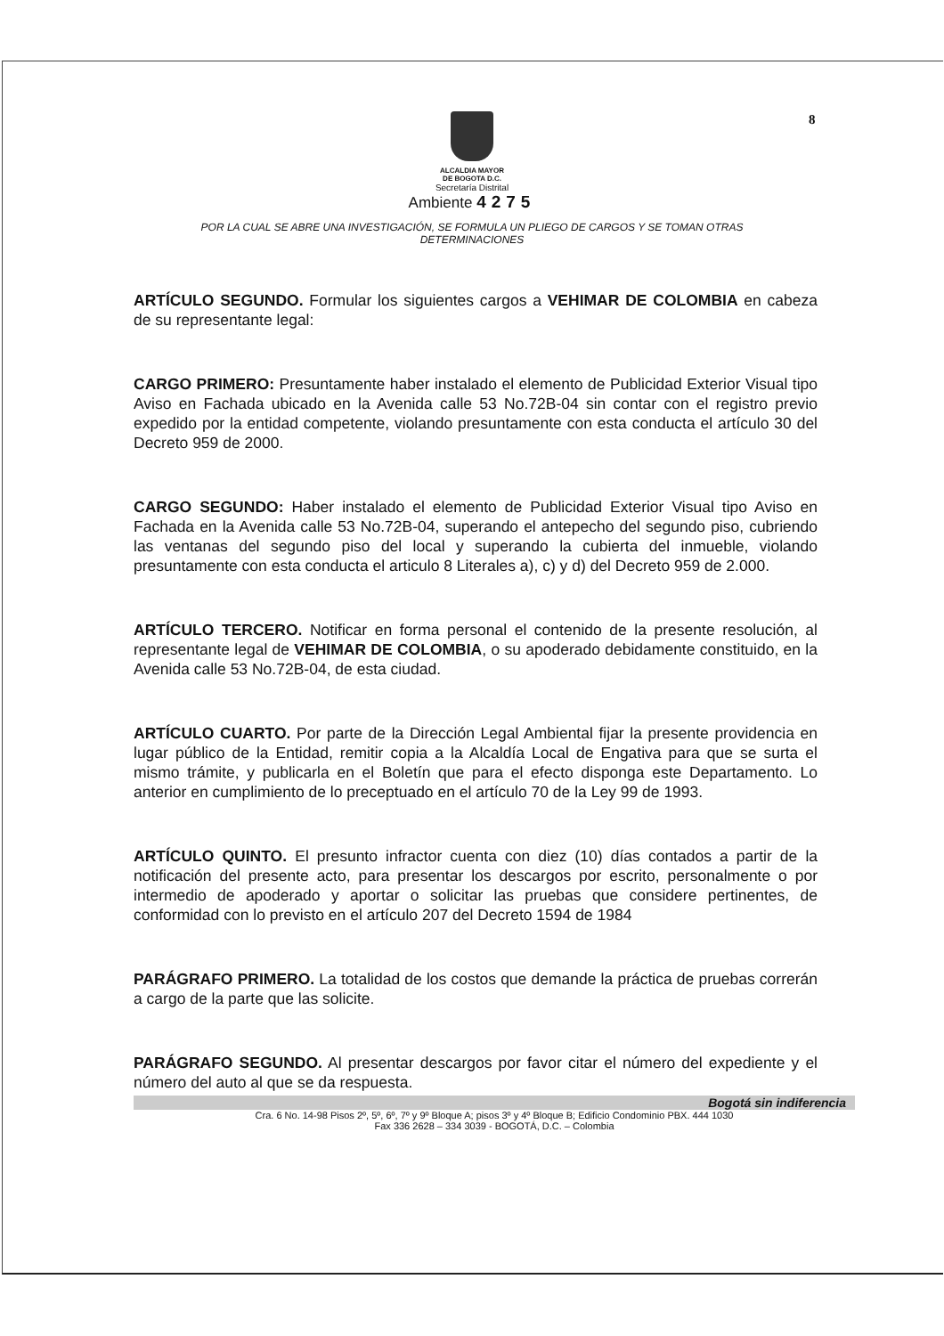8
ALCALDIA MAYOR
DE BOGOTA D.C.
Secretaría Distrital
Ambiente 4275
POR LA CUAL SE ABRE UNA INVESTIGACIÓN, SE FORMULA UN PLIEGO DE CARGOS Y SE TOMAN OTRAS DETERMINACIONES
ARTÍCULO SEGUNDO. Formular los siguientes cargos a VEHIMAR DE COLOMBIA en cabeza de su representante legal:
CARGO PRIMERO: Presuntamente haber instalado el elemento de Publicidad Exterior Visual tipo Aviso en Fachada ubicado en la Avenida calle 53 No.72B-04 sin contar con el registro previo expedido por la entidad competente, violando presuntamente con esta conducta el artículo 30 del Decreto 959 de 2000.
CARGO SEGUNDO: Haber instalado el elemento de Publicidad Exterior Visual tipo Aviso en Fachada en la Avenida calle 53 No.72B-04, superando el antepecho del segundo piso, cubriendo las ventanas del segundo piso del local y superando la cubierta del inmueble, violando presuntamente con esta conducta el articulo 8 Literales a), c) y d) del Decreto 959 de 2.000.
ARTÍCULO TERCERO. Notificar en forma personal el contenido de la presente resolución, al representante legal de VEHIMAR DE COLOMBIA, o su apoderado debidamente constituido, en la Avenida calle 53 No.72B-04, de esta ciudad.
ARTÍCULO CUARTO. Por parte de la Dirección Legal Ambiental fijar la presente providencia en lugar público de la Entidad, remitir copia a la Alcaldía Local de Engativa para que se surta el mismo trámite, y publicarla en el Boletín que para el efecto disponga este Departamento. Lo anterior en cumplimiento de lo preceptuado en el artículo 70 de la Ley 99 de 1993.
ARTÍCULO QUINTO. El presunto infractor cuenta con diez (10) días contados a partir de la notificación del presente acto, para presentar los descargos por escrito, personalmente o por intermedio de apoderado y aportar o solicitar las pruebas que considere pertinentes, de conformidad con lo previsto en el artículo 207 del Decreto 1594 de 1984
PARÁGRAFO PRIMERO. La totalidad de los costos que demande la práctica de pruebas correrán a cargo de la parte que las solicite.
PARÁGRAFO SEGUNDO. Al presentar descargos por favor citar el número del expediente y el número del auto al que se da respuesta.
Bogotá sin indiferencia
Cra. 6 No. 14-98 Pisos 2º, 5º, 6º, 7º y 9º Bloque A; pisos 3º y 4º Bloque B; Edificio Condominio PBX. 444 1030
Fax 336 2628 – 334 3039 - BOGOTÁ, D.C. – Colombia